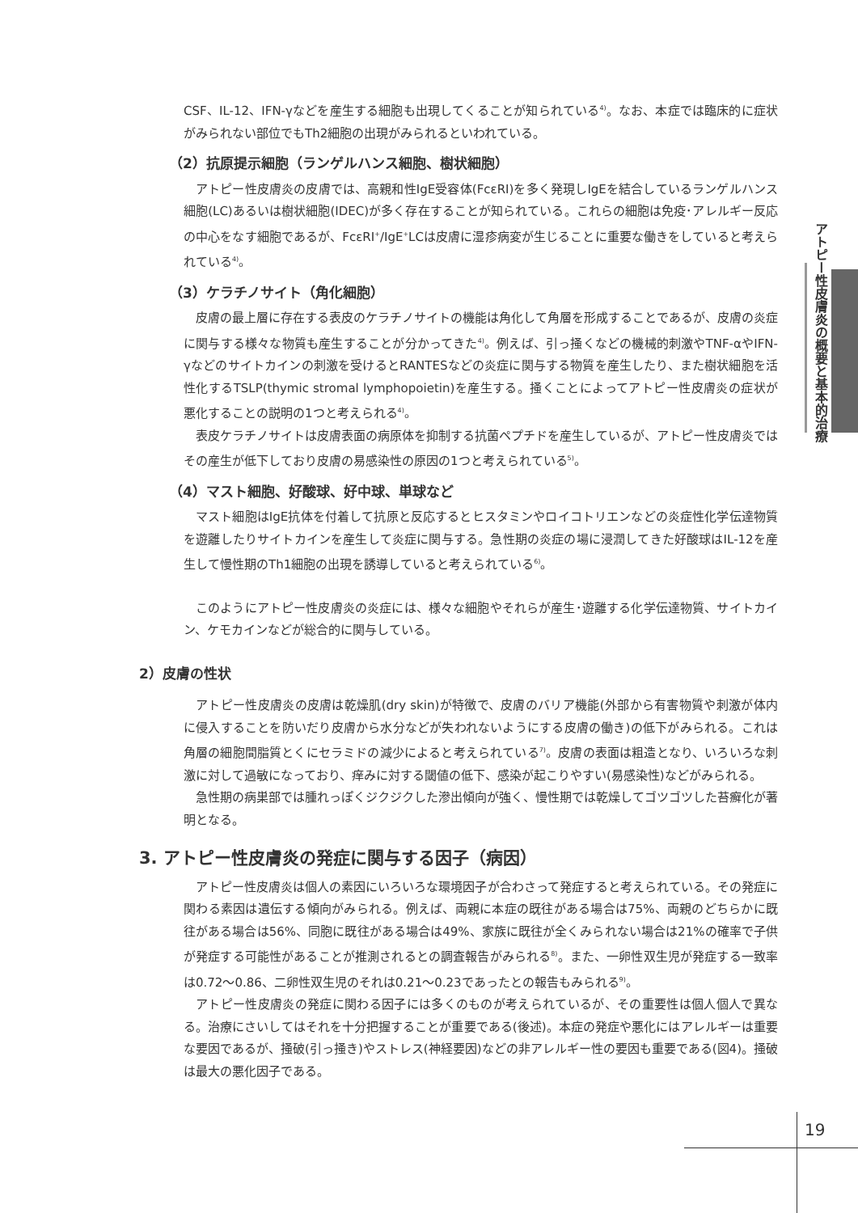CSF、IL-12、IFN-γなどを産生する細胞も出現してくることが知られている<sup>4)</sup>。なお、本症では臨床的に症状がみられない部位でもTh2細胞の出現がみられるといわれている。
（2）抗原提示細胞（ランゲルハンス細胞、樹状細胞）
アトピー性皮膚炎の皮膚では、高親和性IgE受容体(FcεRI)を多く発現しIgEを結合しているランゲルハンス細胞(LC)あるいは樹状細胞(IDEC)が多く存在することが知られている。これらの細胞は免疫･アレルギー反応の中心をなす細胞であるが、FcεRI<sup>+</sup>/IgE<sup>+</sup>LCは皮膚に湿疹病変が生じることに重要な働きをしていると考えられている<sup>4)</sup>。
（3）ケラチノサイト（角化細胞）
皮膚の最上層に存在する表皮のケラチノサイトの機能は角化して角層を形成することであるが、皮膚の炎症に関与する様々な物質も産生することが分かってきた<sup>4)</sup>。例えば、引っ掻くなどの機械的刺激やTNF-αやIFN-γなどのサイトカインの刺激を受けるとRANTESなどの炎症に関与する物質を産生したり、また樹状細胞を活性化するTSLP(thymic stromal lymphopoietin)を産生する。掻くことによってアトピー性皮膚炎の症状が悪化することの説明の1つと考えられる<sup>4)</sup>。
表皮ケラチノサイトは皮膚表面の病原体を抑制する抗菌ペプチドを産生しているが、アトピー性皮膚炎ではその産生が低下しており皮膚の易感染性の原因の1つと考えられている<sup>5)</sup>。
（4）マスト細胞、好酸球、好中球、単球など
マスト細胞はIgE抗体を付着して抗原と反応するとヒスタミンやロイコトリエンなどの炎症性化学伝達物質を遊離したりサイトカインを産生して炎症に関与する。急性期の炎症の場に浸潤してきた好酸球はIL-12を産生して慢性期のTh1細胞の出現を誘導していると考えられている<sup>6)</sup>。
このようにアトピー性皮膚炎の炎症には、様々な細胞やそれらが産生･遊離する化学伝達物質、サイトカイン、ケモカインなどが総合的に関与している。
2）皮膚の性状
アトピー性皮膚炎の皮膚は乾燥肌(dry skin)が特徴で、皮膚のバリア機能(外部から有害物質や刺激が体内に侵入することを防いだり皮膚から水分などが失われないようにする皮膚の働き)の低下がみられる。これは角層の細胞間脂質とくにセラミドの減少によると考えられている<sup>7)</sup>。皮膚の表面は粗造となり、いろいろな刺激に対して過敏になっており、痒みに対する閾値の低下、感染が起こりやすい(易感染性)などがみられる。
急性期の病巣部では腫れっぽくジクジクした滲出傾向が強く、慢性期では乾燥してゴツゴツした苔癬化が著明となる。
3. アトピー性皮膚炎の発症に関与する因子（病因）
アトピー性皮膚炎は個人の素因にいろいろな環境因子が合わさって発症すると考えられている。その発症に関わる素因は遺伝する傾向がみられる。例えば、両親に本症の既往がある場合は75%、両親のどちらかに既往がある場合は56%、同胞に既往がある場合は49%、家族に既往が全くみられない場合は21%の確率で子供が発症する可能性があることが推測されるとの調査報告がみられる<sup>8)</sup>。また、一卵性双生児が発症する一致率は0.72～0.86、二卵性双生児のそれは0.21～0.23であったとの報告もみられる<sup>9)</sup>。
アトピー性皮膚炎の発症に関わる因子には多くのものが考えられているが、その重要性は個人個人で異なる。治療にさいしてはそれを十分把握することが重要である(後述)。本症の発症や悪化にはアレルギーは重要な要因であるが、掻破(引っ掻き)やストレス(神経要因)などの非アレルギー性の要因も重要である(図4)。掻破は最大の悪化因子である。
アトピー性皮膚炎の概要と基本的治療
19